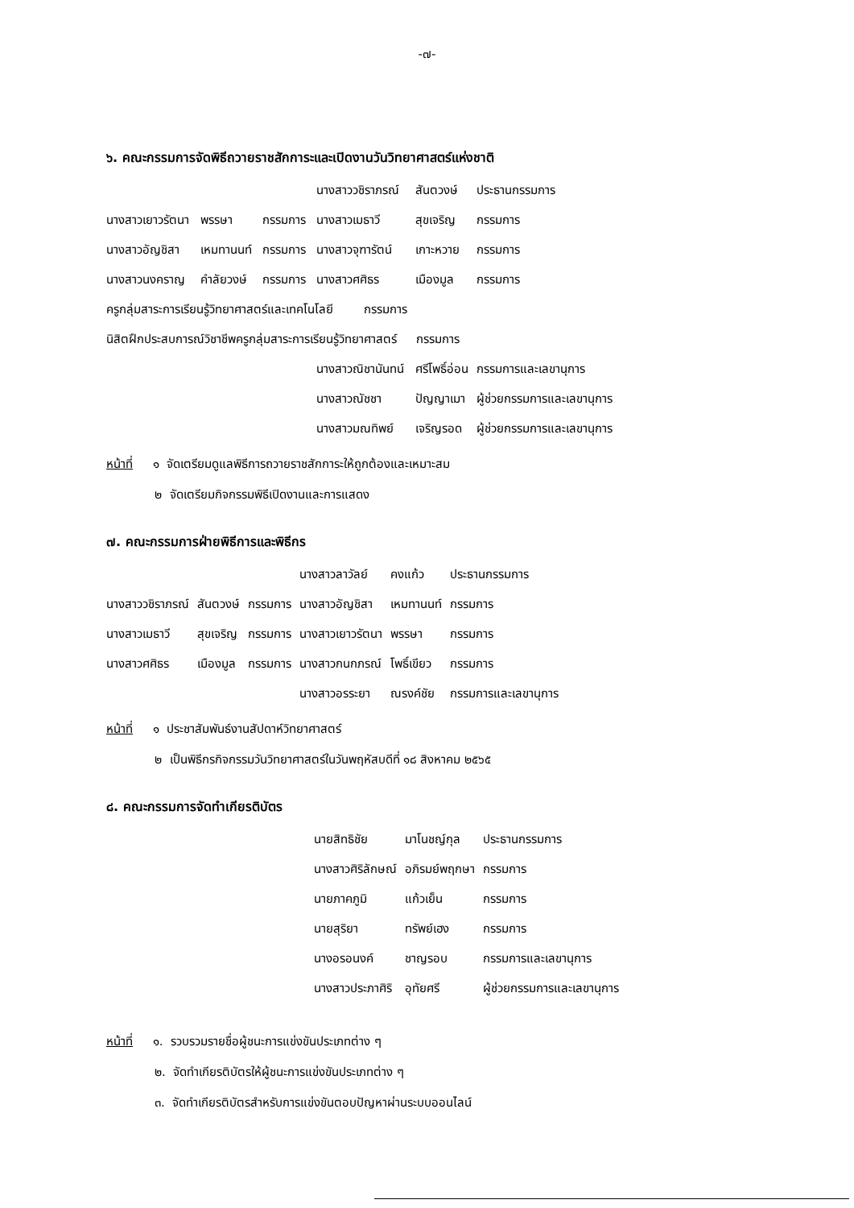-๗-
๖. คณะกรรมการจัดพิธีถวายราชสักการะและเปิดงานวันวิทยาศาสตร์แห่งชาติ
| | | | นางสาววชิราภรณ์ | สันตวงษ์ | ประธานกรรมการ |
| นางสาวเยาวรัตนา | พรรษา | กรรมการ | นางสาวเมธาวี | สุขเจริญ | กรรมการ |
| นางสาวอัญชิสา | เหมทานนท์ | กรรมการ | นางสาวจุฑารัตน์ | เกาะหวาย | กรรมการ |
| นางสาวนงคราญ | คำลัยวงษ์ | กรรมการ | นางสาวศศิธร | เมืองมูล | กรรมการ |
| ครูกลุ่มสาระการเรียนรู้วิทยาศาสตร์และเทคโนโลยี กรรมการ | | | | | |
| นิสิตฝึกประสบการณ์วิชาชีพครูกลุ่มสาระการเรียนรู้วิทยาศาสตร์ กรรมการ | | | | | |
| | | | นางสาวณิชานันทน์ | ศรีโพธิ์อ่อน | กรรมการและเลขานุการ |
| | | | นางสาวณัชชา | ปัญญาเมา | ผู้ช่วยกรรมการและเลขานุการ |
| | | | นางสาวมณทิพย์ | เจริญรอด | ผู้ช่วยกรรมการและเลขานุการ |
หน้าที่ ๑ จัดเตรียมดูแลพิธีการถวายราชสักการะให้ถูกต้องและเหมาะสม
๒ จัดเตรียมกิจกรรมพิธีเปิดงานและการแสดง
๗. คณะกรรมการฝ่ายพิธีการและพิธีกร
| | | | นางสาวลาวัลย์ | คงแก้ว | ประธานกรรมการ |
| นางสาววชิราภรณ์ | สันตวงษ์ | กรรมการ | นางสาวอัญชิสา | เหมทานนท์ | กรรมการ |
| นางสาวเมธาวี | สุขเจริญ | กรรมการ | นางสาวเยาวรัตนา | พรรษา | กรรมการ |
| นางสาวศศิธร | เมืองมูล | กรรมการ | นางสาวกนกภรณ์ | โพธิ์เขียว | กรรมการ |
| | | | นางสาวอรระยา | ณรงค์ชัย | กรรมการและเลขานุการ |
หน้าที่ ๑ ประชาสัมพันธ์งานสัปดาห์วิทยาศาสตร์
๒ เป็นพิธีกรกิจกรรมวันวิทยาศาสตร์ในวันพฤหัสบดีที่ ๑๘ สิงหาคม ๒๕๖๕
๘. คณะกรรมการจัดทำเกียรติบัตร
| นายสิทธิชัย | มาโนชญ์กุล | ประธานกรรมการ |
| นางสาวศิริลักษณ์ | อภิรมย์พฤกษา | กรรมการ |
| นายภาคภูมิ | แก้วเย็น | กรรมการ |
| นายสุริยา | ทรัพย์เฮง | กรรมการ |
| นางอรอนงค์ | ชาญรอบ | กรรมการและเลขานุการ |
| นางสาวประภาศิริ | อุทัยศรี | ผู้ช่วยกรรมการและเลขานุการ |
หน้าที่ ๑. รวบรวมรายชื่อผู้ชนะการแข่งขันประเภทต่าง ๆ
๒. จัดทำเกียรติบัตรให้ผู้ชนะการแข่งขันประเภทต่าง ๆ
๓. จัดทำเกียรติบัตรสำหรับการแข่งขันตอบปัญหาผ่านระบบออนไลน์